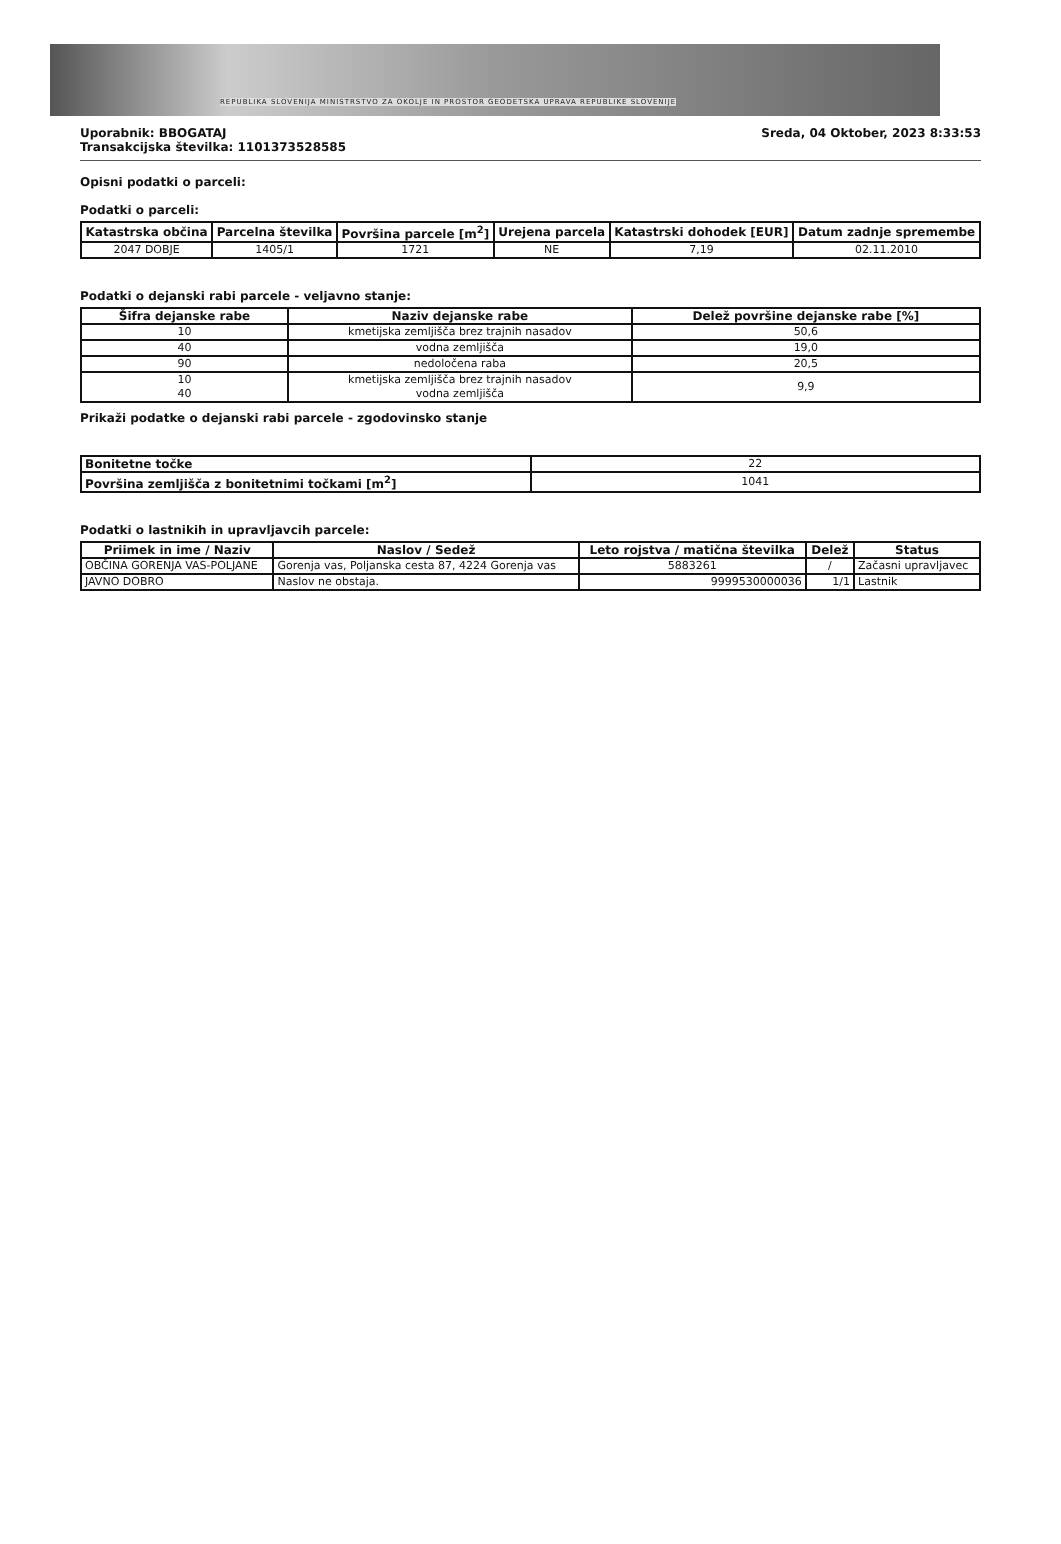REPUBLIKA SLOVENIJA MINISTRSTVO ZA OKOLJE IN PROSTOR GEODETSKA UPRAVA REPUBLIKE SLOVENIJE
Uporabnik: BBOGATAJ
Transakcijska številka: 1101373528585
Sreda, 04 Oktober, 2023 8:33:53
Opisni podatki o parceli:
Podatki o parceli:
| Katastrska občina | Parcelna številka | Površina parcele [m<sup>2</sup>] | Urejena parcela | Katastrski dohodek [EUR] | Datum zadnje spremembe |
| --- | --- | --- | --- | --- | --- |
| 2047 DOBJE | 1405/1 | 1721 | NE | 7,19 | 02.11.2010 |
Podatki o dejanski rabi parcele - veljavno stanje:
| Šifra dejanske rabe | Naziv dejanske rabe | Delež površine dejanske rabe [%] |
| --- | --- | --- |
| 10 | kmetijska zemljišča brez trajnih nasadov | 50,6 |
| 40 | vodna zemljišča | 19,0 |
| 90 | nedoločena raba | 20,5 |
| 10 40 | kmetijska zemljišča brez trajnih nasadov vodna zemljišča | 9,9 |
Prikaži podatke o dejanski rabi parcele - zgodovinsko stanje
| Bonitetne točke | 22 |
| Površina zemljišča z bonitetnimi točkami [m<sup>2</sup>] | 1041 |
Podatki o lastnikih in upravljavcih parcele:
| Priimek in ime / Naziv | Naslov / Sedež | Leto rojstva / matična številka | Delež | Status |
| --- | --- | --- | --- | --- |
| OBČINA GORENJA VAS-POLJANE | Gorenja vas, Poljanska cesta 87, 4224 Gorenja vas | 5883261 | / | Začasni upravljavec |
| JAVNO DOBRO | Naslov ne obstaja. | 9999530000036 | 1/1 | Lastnik |